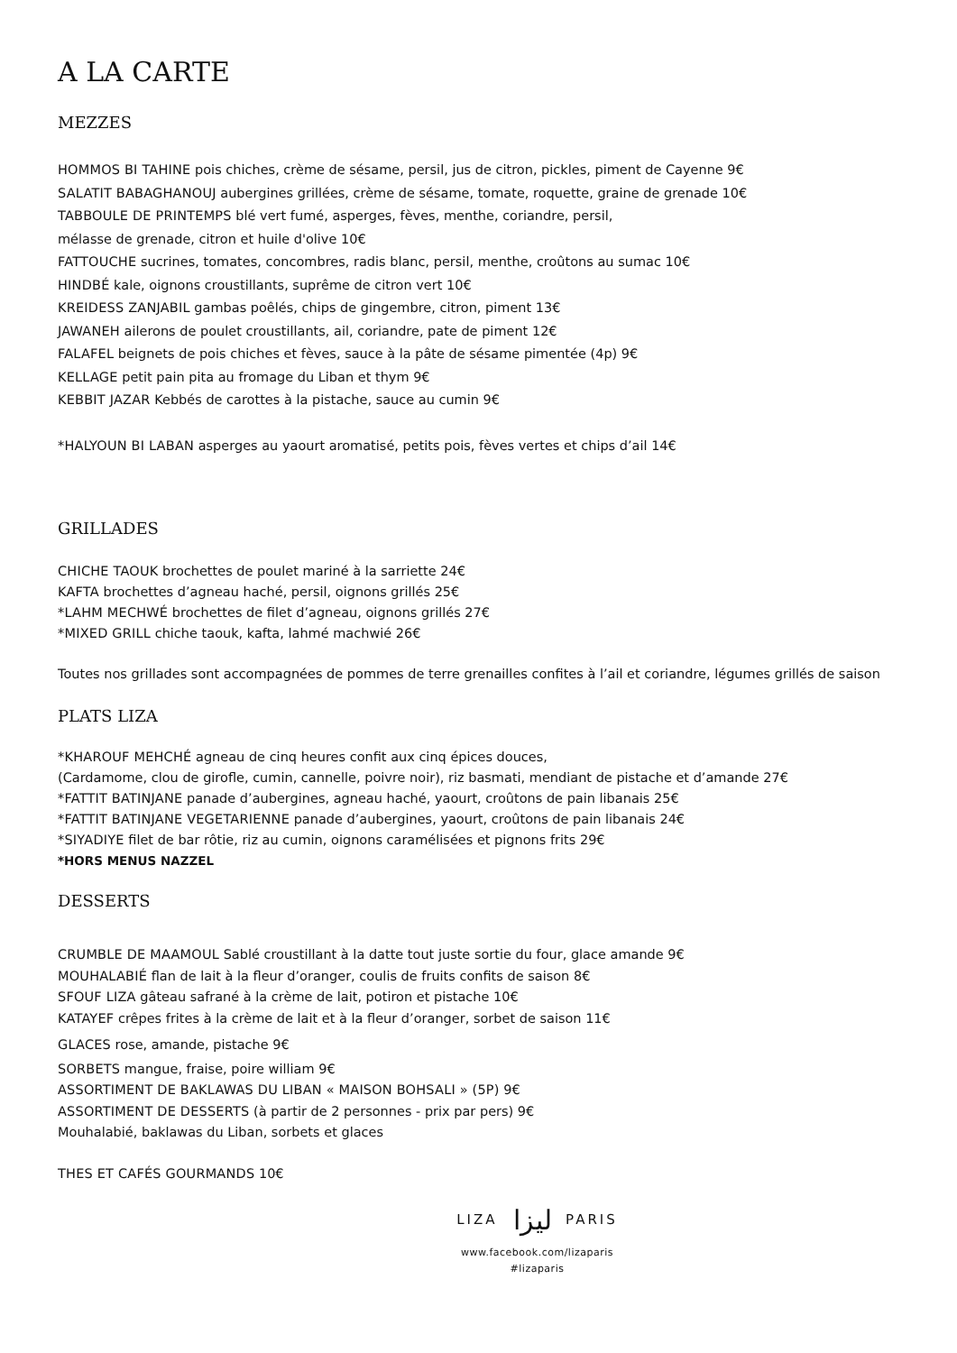A LA CARTE
MEZZES
HOMMOS BI TAHINE pois chiches, crème de sésame, persil, jus de citron, pickles, piment de Cayenne 9€
SALATIT BABAGHANOUJ aubergines grillées, crème de sésame, tomate, roquette, graine de grenade 10€
TABBOULE DE PRINTEMPS blé vert fumé, asperges, fèves, menthe, coriandre, persil,
mélasse de grenade, citron et huile d'olive 10€
FATTOUCHE sucrines, tomates, concombres, radis blanc, persil, menthe, croûtons au sumac 10€
HINDBÉ kale, oignons croustillants, suprême de citron vert 10€
KREIDESS ZANJABIL gambas poêlés, chips de gingembre, citron, piment 13€
JAWANEH ailerons de poulet croustillants, ail, coriandre, pate de piment 12€
FALAFEL beignets de pois chiches et fèves, sauce à la pâte de sésame pimentée (4p) 9€
KELLAGE petit pain pita au fromage du Liban et thym 9€
KEBBIT JAZAR Kebbés de carottes à la pistache, sauce au cumin 9€
*HALYOUN BI LABAN asperges au yaourt aromatisé, petits pois, fèves vertes et chips d’ail 14€
GRILLADES
CHICHE TAOUK brochettes de poulet mariné à la sarriette 24€
KAFTA brochettes d’agneau haché, persil, oignons grillés 25€
*LAHM MECHWÉ brochettes de filet d’agneau, oignons grillés 27€
*MIXED GRILL chiche taouk, kafta, lahmé machwié 26€
Toutes nos grillades sont accompagnées de pommes de terre grenailles confites à l’ail et coriandre, légumes grillés de saison
PLATS LIZA
*KHAROUF MEHCHÉ agneau de cinq heures confit aux cinq épices douces,
(Cardamome, clou de girofle, cumin, cannelle, poivre noir), riz basmati, mendiant de pistache et d’amande 27€
*FATTIT BATINJANE panade d’aubergines, agneau haché, yaourt, croûtons de pain libanais 25€
*FATTIT BATINJANE VEGETARIENNE panade d’aubergines, yaourt, croûtons de pain libanais 24€
*SIYADIYE filet de bar rôtie, riz au cumin, oignons caramélisées et pignons frits 29€
*HORS MENUS NAZZEL
DESSERTS
CRUMBLE DE MAAMOUL Sablé croustillant à la datte tout juste sortie du four, glace amande 9€
MOUHALABIÉ flan de lait à la fleur d’oranger, coulis de fruits confits de saison 8€
SFOUF LIZA gâteau safrané à la crème de lait, potiron et pistache 10€
KATAYEF crêpes frites à la crème de lait et à la fleur d’oranger, sorbet de saison 11€
GLACES rose, amande, pistache 9€
SORBETS mangue, fraise, poire william 9€
ASSORTIMENT DE BAKLAWAS DU LIBAN « MAISON BOHSALI » (5P) 9€
ASSORTIMENT DE DESSERTS (à partir de 2 personnes - prix par pers) 9€
Mouhalabié, baklawas du Liban, sorbets et glaces
THES ET CAFÉS GOURMANDS 10€
LIZA ليزا PARIS
www.facebook.com/lizaparis
#lizaparis